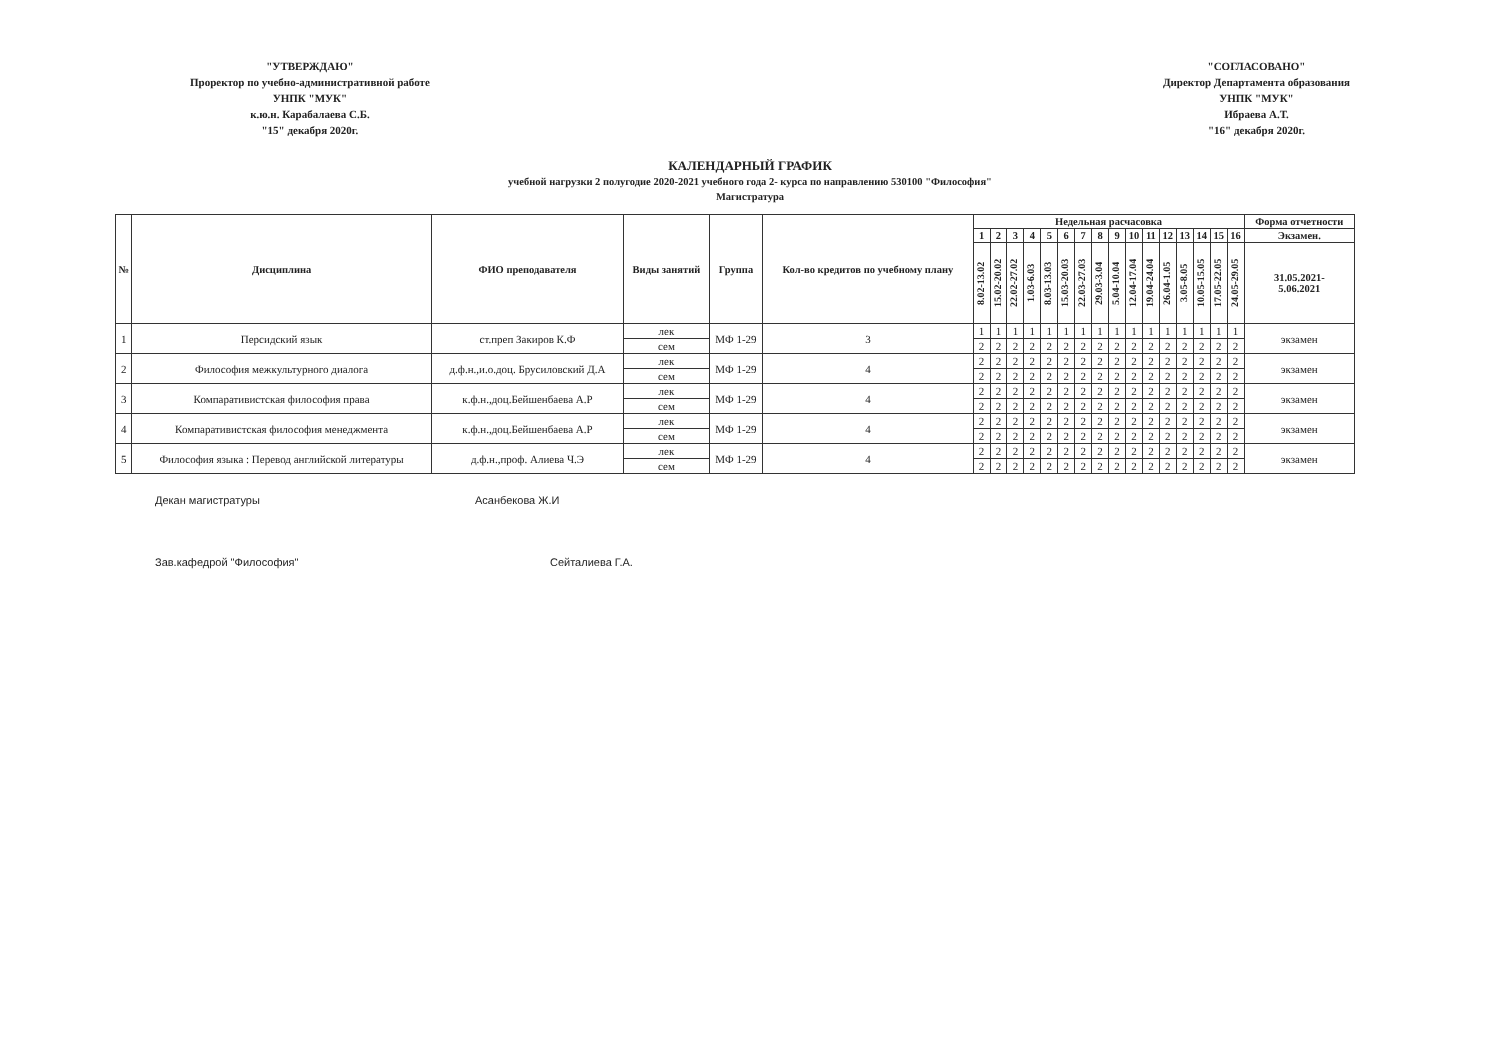"УТВЕРЖДАЮ"
Проректор по учебно-административной работе
УНПК "МУК"
к.ю.н. Карабалаева С.Б.
"15" декабря 2020г.
"СОГЛАСОВАНО"
Директор Департамента образования
УНПК "МУК"
Ибраева А.Т.
"16" декабря 2020г.
КАЛЕНДАРНЫЙ ГРАФИК
учебной нагрузки 2 полугодие 2020-2021 учебного года 2- курса по направлению 530100 "Философия"
Магистратура
| № | Дисциплина | ФИО преподавателя | Виды занятий | Группа | Кол-во кредитов по учебному плану | Недельная расчасовка | | | | | | | | | | | | | | | | Форма отчетности |
| --- | --- | --- | --- | --- | --- | --- | --- | --- | --- | --- | --- | --- | --- | --- | --- | --- | --- | --- | --- | --- | --- | --- |
| | | | | | | 1 | 2 | 3 | 4 | 5 | 6 | 7 | 8 | 9 | 10 | 11 | 12 | 13 | 14 | 15 | 16 | Экзамен. |
| | | | | | | 8.02-13.02 | 15.02-20.02 | 22.02-27.02 | 1.03-6.03 | 8.03-13.03 | 15.03-20.03 | 22.03-27.03 | 29.03-3.04 | 5.04-10.04 | 12.04-17.04 | 19.04-24.04 | 26.04-1.05 | 3.05-8.05 | 10.05-15.05 | 17.05-22.05 | 24.05-29.05 | 31.05.2021- 5.06.2021 |
| 1 | Персидский язык | ст.преп Закиров К.Ф | лек | МФ 1-29 | 3 | 1 | 1 | 1 | 1 | 1 | 1 | 1 | 1 | 1 | 1 | 1 | 1 | 1 | 1 | 1 | 1 | экзамен |
| | | | сем | | | 2 | 2 | 2 | 2 | 2 | 2 | 2 | 2 | 2 | 2 | 2 | 2 | 2 | 2 | 2 | 2 | |
| 2 | Философия межкультурного диалога | д.ф.н.,и.о.доц. Брусиловский Д.А | лек | МФ 1-29 | 4 | 2 | 2 | 2 | 2 | 2 | 2 | 2 | 2 | 2 | 2 | 2 | 2 | 2 | 2 | 2 | 2 | экзамен |
| | | | сем | | | 2 | 2 | 2 | 2 | 2 | 2 | 2 | 2 | 2 | 2 | 2 | 2 | 2 | 2 | 2 | 2 | |
| 3 | Компаративистская философия права | к.ф.н.,доц.Бейшенбаева А.Р | лек | МФ 1-29 | 4 | 2 | 2 | 2 | 2 | 2 | 2 | 2 | 2 | 2 | 2 | 2 | 2 | 2 | 2 | 2 | 2 | экзамен |
| | | | сем | | | 2 | 2 | 2 | 2 | 2 | 2 | 2 | 2 | 2 | 2 | 2 | 2 | 2 | 2 | 2 | 2 | |
| 4 | Компаративистская философия менеджмента | к.ф.н.,доц.Бейшенбаева А.Р | лек | МФ 1-29 | 4 | 2 | 2 | 2 | 2 | 2 | 2 | 2 | 2 | 2 | 2 | 2 | 2 | 2 | 2 | 2 | 2 | экзамен |
| | | | сем | | | 2 | 2 | 2 | 2 | 2 | 2 | 2 | 2 | 2 | 2 | 2 | 2 | 2 | 2 | 2 | 2 | |
| 5 | Философия языка : Перевод английской литературы | д.ф.н.,проф. Алиева Ч.Э | лек | МФ 1-29 | 4 | 2 | 2 | 2 | 2 | 2 | 2 | 2 | 2 | 2 | 2 | 2 | 2 | 2 | 2 | 2 | 2 | экзамен |
| | | | сем | | | 2 | 2 | 2 | 2 | 2 | 2 | 2 | 2 | 2 | 2 | 2 | 2 | 2 | 2 | 2 | 2 | |
Декан магистратуры Асанбекова Ж.И
Зав.кафедрой "Философия" Сейталиева Г.А.